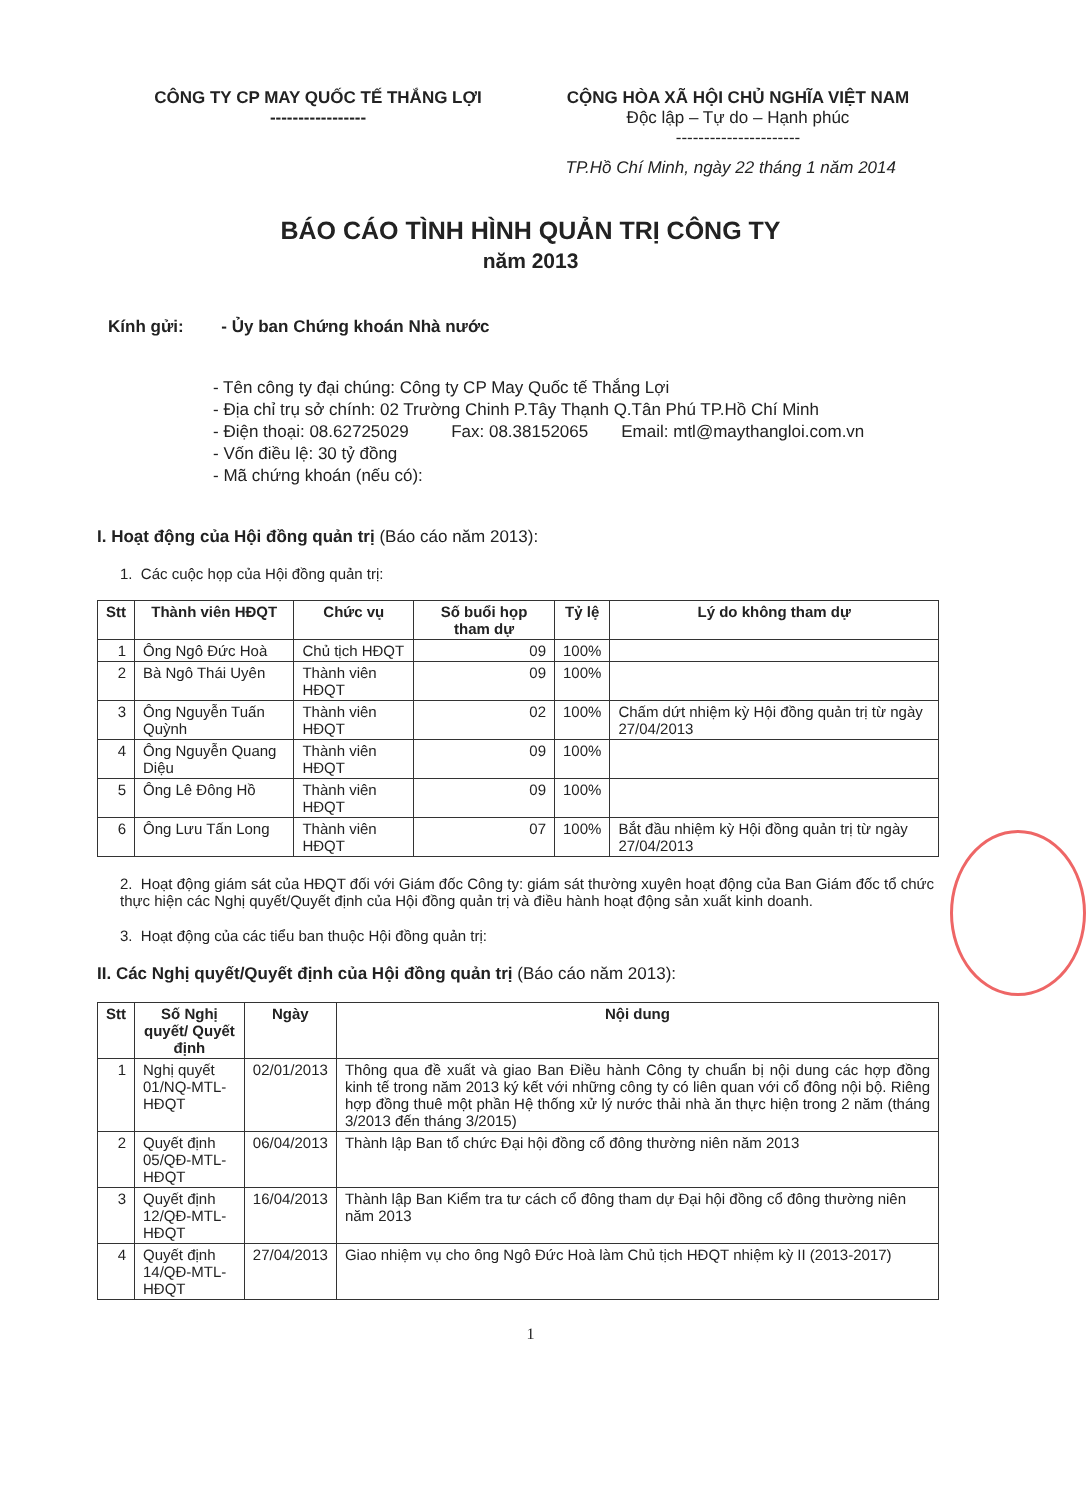CÔNG TY CP MAY QUỐC TẾ THẮNG LỢI
-----------------
CỘNG HÒA XÃ HỘI CHỦ NGHĨA VIỆT NAM
Độc lập – Tự do – Hạnh phúc
----------------------
TP.Hồ Chí Minh, ngày 22 tháng 1 năm 2014
BÁO CÁO TÌNH HÌNH QUẢN TRỊ CÔNG TY
năm 2013
Kính gửi: - Ủy ban Chứng khoán Nhà nước
- Tên công ty đại chúng: Công ty CP May Quốc tế Thắng Lợi
- Địa chỉ trụ sở chính: 02 Trường Chinh P.Tây Thạnh Q.Tân Phú TP.Hồ Chí Minh
- Điện thoại: 08.62725029 Fax: 08.38152065 Email: mtl@maythangloi.com.vn
- Vốn điều lệ: 30 tỷ đồng
- Mã chứng khoán (nếu có):
I. Hoạt động của Hội đồng quản trị (Báo cáo năm 2013):
1. Các cuộc họp của Hội đồng quản trị:
| Stt | Thành viên HĐQT | Chức vụ | Số buổi họp tham dự | Tỷ lệ | Lý do không tham dự |
| --- | --- | --- | --- | --- | --- |
| 1 | Ông Ngô Đức Hoà | Chủ tịch HĐQT | 09 | 100% | |
| 2 | Bà Ngô Thái Uyên | Thành viên HĐQT | 09 | 100% | |
| 3 | Ông Nguyễn Tuấn Quỳnh | Thành viên HĐQT | 02 | 100% | Chấm dứt nhiệm kỳ Hội đồng quản trị từ ngày 27/04/2013 |
| 4 | Ông Nguyễn Quang Diệu | Thành viên HĐQT | 09 | 100% | |
| 5 | Ông Lê Đông Hồ | Thành viên HĐQT | 09 | 100% | |
| 6 | Ông Lưu Tấn Long | Thành viên HĐQT | 07 | 100% | Bắt đầu nhiệm kỳ Hội đồng quản trị từ ngày 27/04/2013 |
2. Hoạt động giám sát của HĐQT đối với Giám đốc Công ty: giám sát thường xuyên hoạt động của Ban Giám đốc tổ chức thực hiện các Nghị quyết/Quyết định của Hội đồng quản trị và điều hành hoạt động sản xuất kinh doanh.
3. Hoạt động của các tiểu ban thuộc Hội đồng quản trị:
II. Các Nghị quyết/Quyết định của Hội đồng quản trị (Báo cáo năm 2013):
| Stt | Số Nghị quyết/ Quyết định | Ngày | Nội dung |
| --- | --- | --- | --- |
| 1 | Nghị quyết 01/NQ-MTL-HĐQT | 02/01/2013 | Thông qua đề xuất và giao Ban Điều hành Công ty chuẩn bị nội dung các hợp đồng kinh tế trong năm 2013 ký kết với những công ty có liên quan với cổ đông nội bộ. Riêng hợp đồng thuê một phần Hệ thống xử lý nước thải nhà ăn thực hiện trong 2 năm (tháng 3/2013 đến tháng 3/2015) |
| 2 | Quyết định 05/QĐ-MTL-HĐQT | 06/04/2013 | Thành lập Ban tổ chức Đại hội đồng cổ đông thường niên năm 2013 |
| 3 | Quyết định 12/QĐ-MTL-HĐQT | 16/04/2013 | Thành lập Ban Kiểm tra tư cách cổ đông tham dự Đại hội đồng cổ đông thường niên năm 2013 |
| 4 | Quyết định 14/QĐ-MTL-HĐQT | 27/04/2013 | Giao nhiệm vụ cho ông Ngô Đức Hoà làm Chủ tịch HĐQT nhiệm kỳ II (2013-2017) |
1